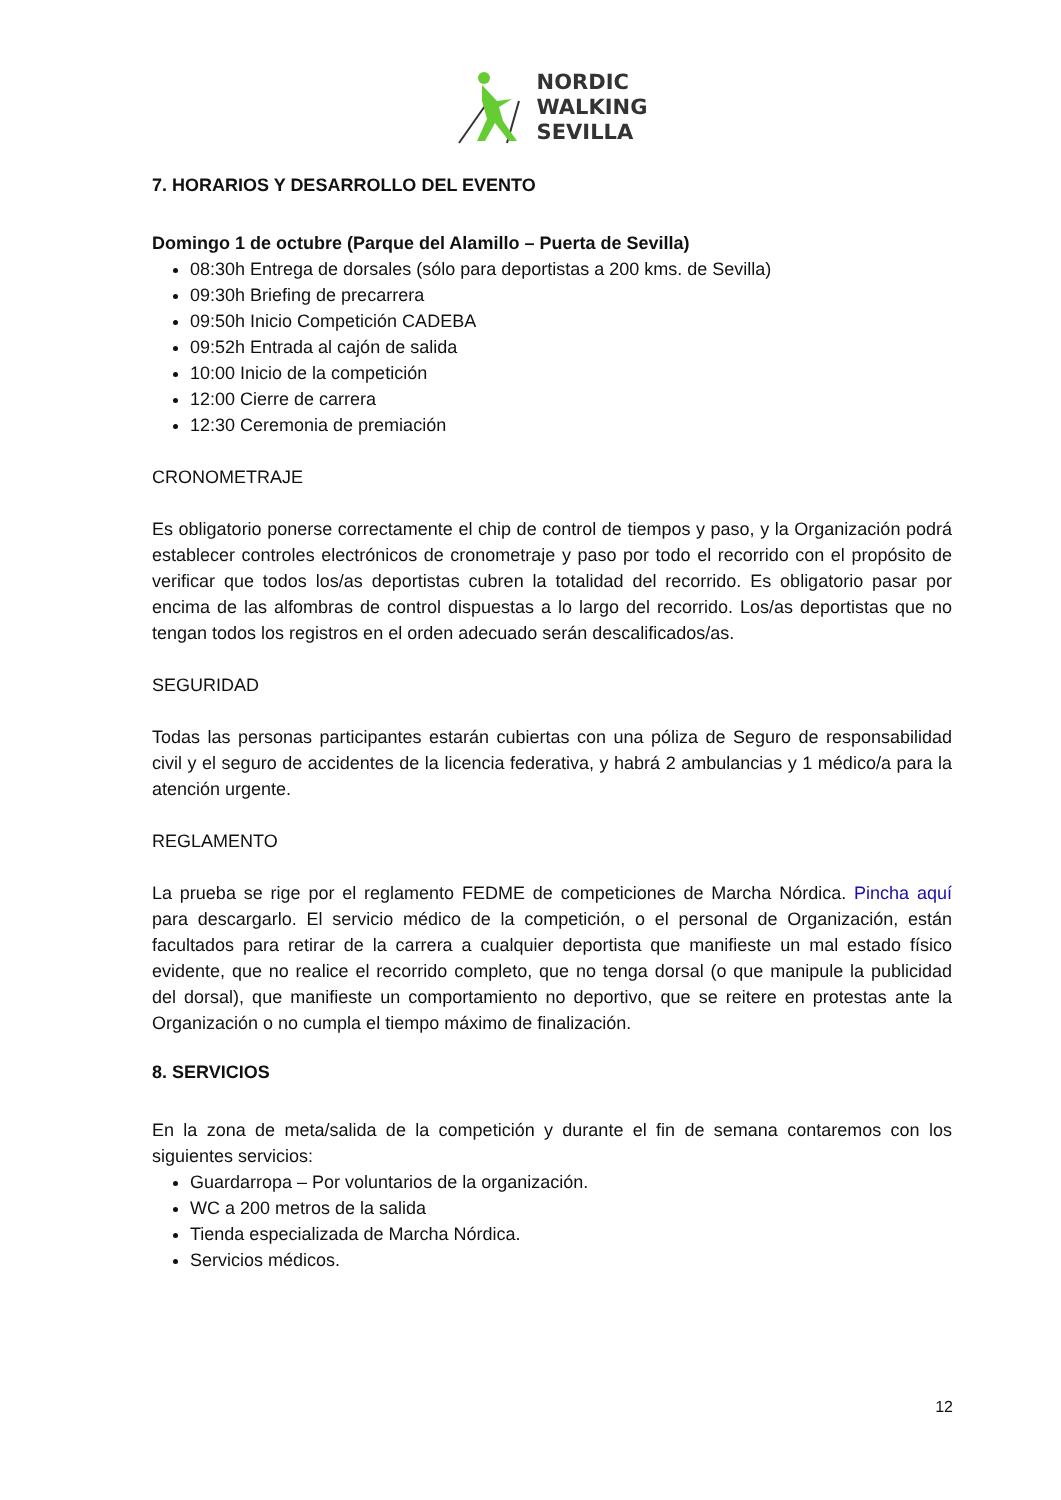NORDIC
WALKING
SEVILLA
7. HORARIOS Y DESARROLLO DEL EVENTO
Domingo 1 de octubre (Parque del Alamillo – Puerta de Sevilla)
08:30h Entrega de dorsales (sólo para deportistas a 200 kms. de Sevilla)
09:30h Briefing de precarrera
09:50h Inicio Competición CADEBA
09:52h Entrada al cajón de salida
10:00 Inicio de la competición
12:00 Cierre de carrera
12:30 Ceremonia de premiación
CRONOMETRAJE
Es obligatorio ponerse correctamente el chip de control de tiempos y paso, y la Organización podrá establecer controles electrónicos de cronometraje y paso por todo el recorrido con el propósito de verificar que todos los/as deportistas cubren la totalidad del recorrido. Es obligatorio pasar por encima de las alfombras de control dispuestas a lo largo del recorrido. Los/as deportistas que no tengan todos los registros en el orden adecuado serán descalificados/as.
SEGURIDAD
Todas las personas participantes estarán cubiertas con una póliza de Seguro de responsabilidad civil y el seguro de accidentes de la licencia federativa, y habrá 2 ambulancias y 1 médico/a para la atención urgente.
REGLAMENTO
La prueba se rige por el reglamento FEDME de competiciones de Marcha Nórdica. Pincha aquí para descargarlo. El servicio médico de la competición, o el personal de Organización, están facultados para retirar de la carrera a cualquier deportista que manifieste un mal estado físico evidente, que no realice el recorrido completo, que no tenga dorsal (o que manipule la publicidad del dorsal), que manifieste un comportamiento no deportivo, que se reitere en protestas ante la Organización o no cumpla el tiempo máximo de finalización.
8. SERVICIOS
En la zona de meta/salida de la competición y durante el fin de semana contaremos con los siguientes servicios:
Guardarropa – Por voluntarios de la organización.
WC a 200 metros de la salida
Tienda especializada de Marcha Nórdica.
Servicios médicos.
12